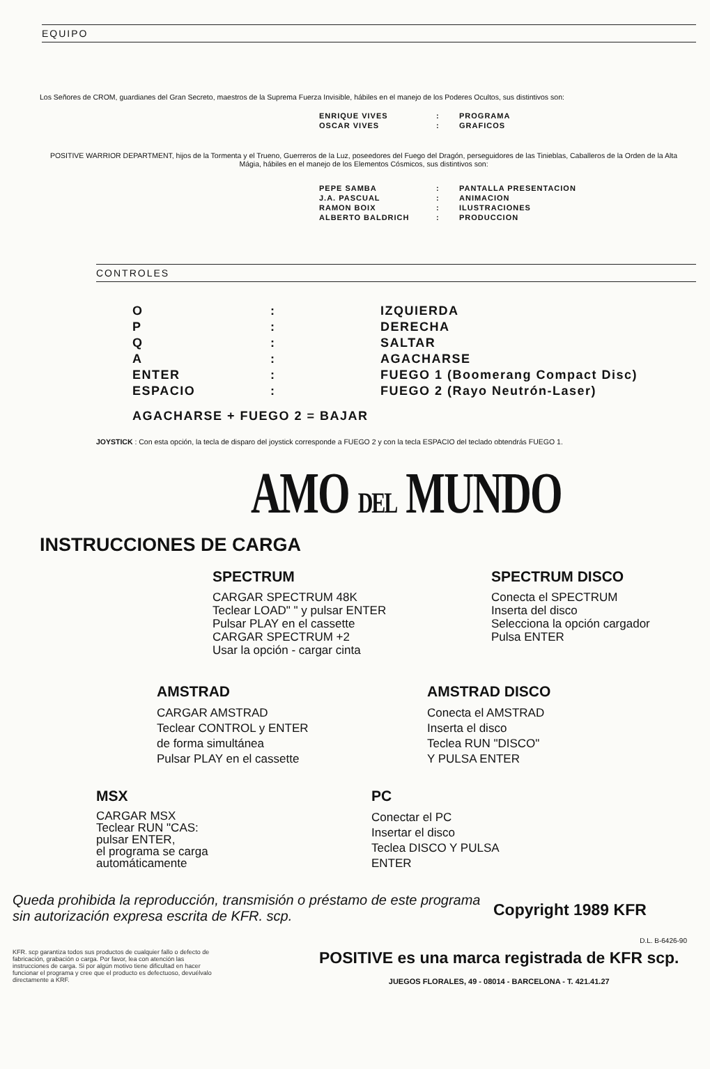EQUIPO
Los Señores de CROM, guardianes del Gran Secreto, maestros de la Suprema Fuerza Invisible, hábiles en el manejo de los Poderes Ocultos, sus distintivos son:
| ENRIQUE VIVES | : | PROGRAMA |
| OSCAR VIVES | : | GRAFICOS |
POSITIVE WARRIOR DEPARTMENT, hijos de la Tormenta y el Trueno, Guerreros de la Luz, poseedores del Fuego del Dragón, perseguidores de las Tinieblas, Caballeros de la Orden de la Alta Mágia, hábiles en el manejo de los Elementos Cósmicos, sus distintivos son:
| PEPE SAMBA | : | PANTALLA PRESENTACION |
| J.A. PASCUAL | : | ANIMACION |
| RAMON BOIX | : | ILUSTRACIONES |
| ALBERTO BALDRICH | : | PRODUCCION |
CONTROLES
| O | : | IZQUIERDA |
| P | : | DERECHA |
| Q | : | SALTAR |
| A | : | AGACHARSE |
| ENTER | : | FUEGO 1 (Boomerang Compact Disc) |
| ESPACIO | : | FUEGO 2 (Rayo Neutrón-Laser) |
AGACHARSE + FUEGO 2 = BAJAR
JOYSTICK : Con esta opción, la tecla de disparo del joystick corresponde a FUEGO 2 y con la tecla ESPACIO del teclado obtendrás FUEGO 1.
AMO DEL MUNDO
INSTRUCCIONES DE CARGA
SPECTRUM
CARGAR SPECTRUM 48K
Teclear LOAD" " y pulsar ENTER
Pulsar PLAY en el cassette
CARGAR SPECTRUM +2
Usar la opción - cargar cinta
SPECTRUM DISCO
Conecta el SPECTRUM
Inserta del disco
Selecciona la opción cargador
Pulsa ENTER
AMSTRAD
CARGAR AMSTRAD
Teclear CONTROL y ENTER
de forma simultánea
Pulsar PLAY en el cassette
AMSTRAD DISCO
Conecta el AMSTRAD
Inserta el disco
Teclea RUN "DISCO"
Y PULSA ENTER
MSX
CARGAR MSX
Teclear RUN "CAS:
pulsar ENTER,
el programa se carga
automáticamente
PC
Conectar el PC
Insertar el disco
Teclea DISCO Y PULSA
ENTER
Queda prohibida la reproducción, transmisión o préstamo de este programa sin autorización expresa escrita de KFR. scp.
Copyright 1989 KFR
D.L. B-6426-90
KFR. scp garantiza todos sus productos de cualquier fallo o defecto de fabricación, grabación o carga. Por favor, lea con atención las instrucciones de carga. Si por algún motivo tiene dificultad en hacer funcionar el programa y cree que el producto es defectuoso, devuélvalo directamente a KRF.
POSITIVE es una marca registrada de KFR scp.
JUEGOS FLORALES, 49 - 08014 - BARCELONA - T. 421.41.27